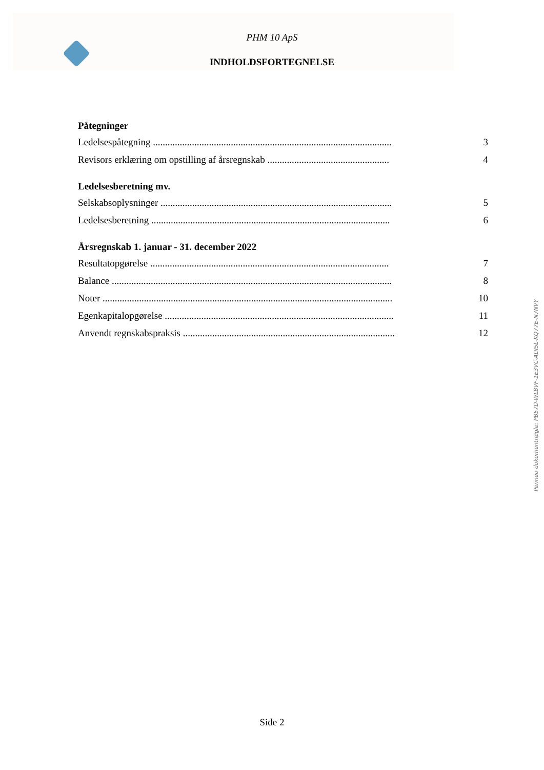PHM 10 ApS
INDHOLDSFORTEGNELSE
Påtegninger
Ledelsespåtegning .................................................................................................. 3
Revisors erklæring om opstilling af årsregnskab .................................................. 4
Ledelsesberetning mv.
Selskabsoplysninger ............................................................................................... 5
Ledelsesberetning .................................................................................................. 6
Årsregnskab 1. januar - 31. december 2022
Resultatopgørelse .................................................................................................. 7
Balance ................................................................................................................... 8
Noter ....................................................................................................................... 10
Egenkapitalopgørelse .............................................................................................. 11
Anvendt regnskabspraksis ....................................................................................... 12
Penneo dokumentnøgle: PB57D-WLBVF-1E3VC-ADI5L-KQ77E-N7NVY
Side 2